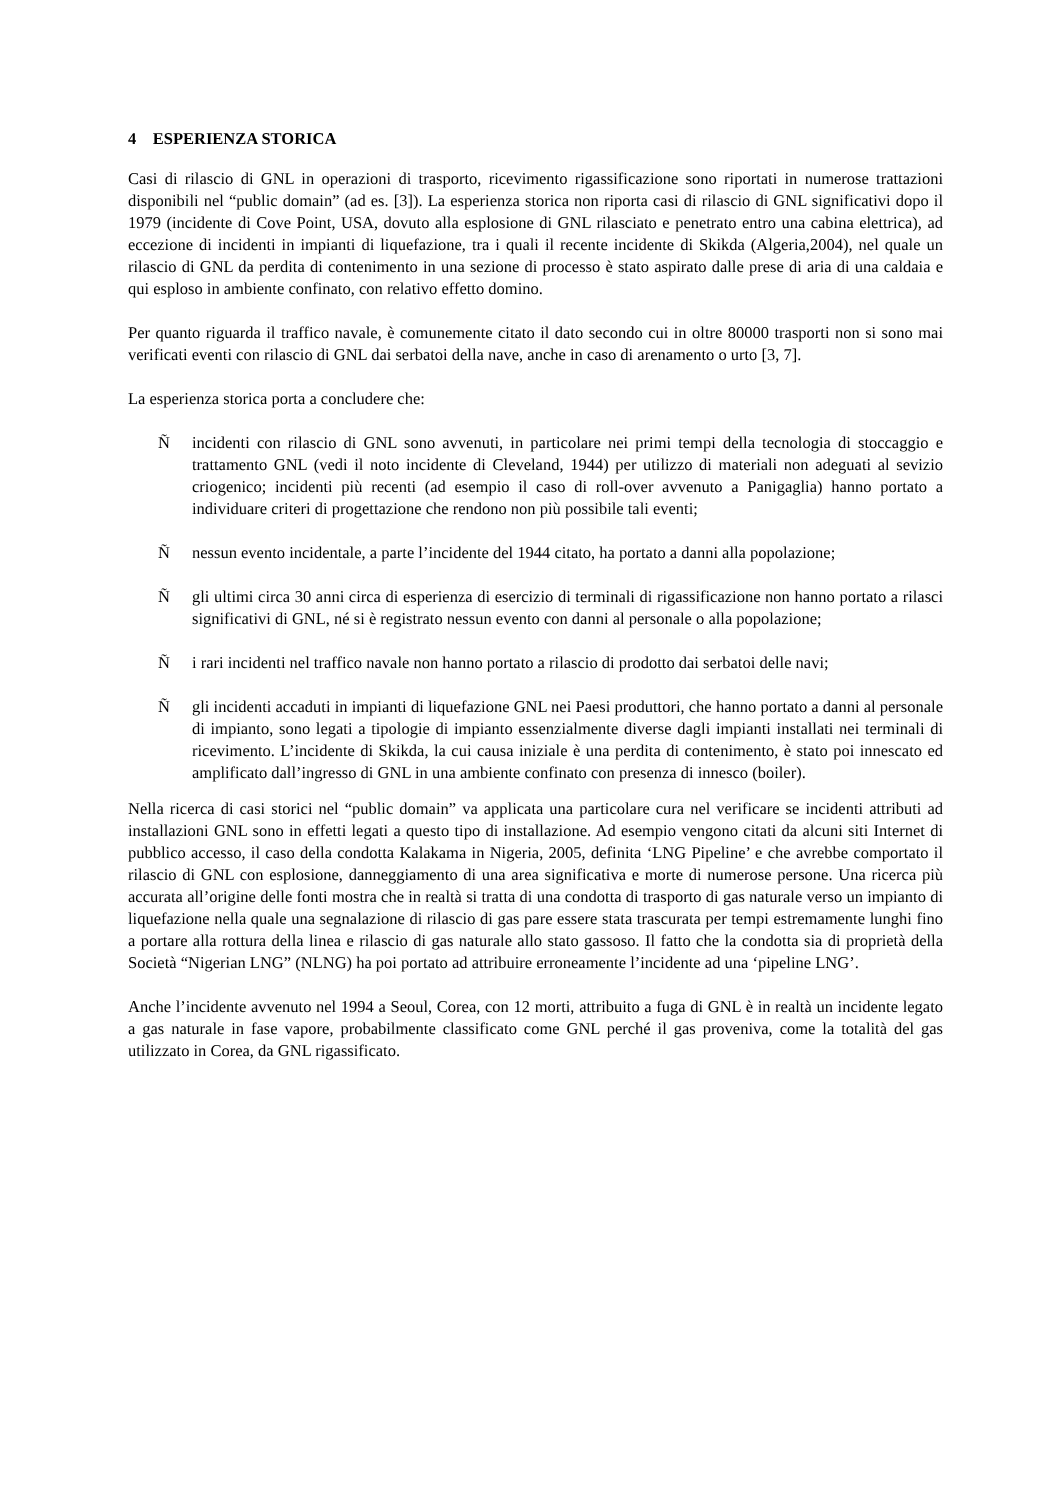4 ESPERIENZA STORICA
Casi di rilascio di GNL in operazioni di trasporto, ricevimento rigassificazione sono riportati in numerose trattazioni disponibili nel “public domain” (ad es. [3]). La esperienza storica non riporta casi di rilascio di GNL significativi dopo il 1979 (incidente di Cove Point, USA, dovuto alla esplosione di GNL rilasciato e penetrato entro una cabina elettrica), ad eccezione di incidenti in impianti di liquefazione, tra i quali il recente incidente di Skikda (Algeria,2004), nel quale un rilascio di GNL da perdita di contenimento in una sezione di processo è stato aspirato dalle prese di aria di una caldaia e qui esploso in ambiente confinato, con relativo effetto domino.
Per quanto riguarda il traffico navale, è comunemente citato il dato secondo cui in oltre 80000 trasporti non si sono mai verificati eventi con rilascio di GNL dai serbatoi della nave, anche in caso di arenamento o urto [3, 7].
La esperienza storica porta a concludere che:
Ñ incidenti con rilascio di GNL sono avvenuti, in particolare nei primi tempi della tecnologia di stoccaggio e trattamento GNL (vedi il noto incidente di Cleveland, 1944) per utilizzo di materiali non adeguati al sevizio criogenico; incidenti più recenti (ad esempio il caso di roll-over avvenuto a Panigaglia) hanno portato a individuare criteri di progettazione che rendono non più possibile tali eventi;
Ñ nessun evento incidentale, a parte l’incidente del 1944 citato, ha portato a danni alla popolazione;
Ñ gli ultimi circa 30 anni circa di esperienza di esercizio di terminali di rigassificazione non hanno portato a rilasci significativi di GNL, né si è registrato nessun evento con danni al personale o alla popolazione;
Ñ i rari incidenti nel traffico navale non hanno portato a rilascio di prodotto dai serbatoi delle navi;
Ñ gli incidenti accaduti in impianti di liquefazione GNL nei Paesi produttori, che hanno portato a danni al personale di impianto, sono legati a tipologie di impianto essenzialmente diverse dagli impianti installati nei terminali di ricevimento. L’incidente di Skikda, la cui causa iniziale è una perdita di contenimento, è stato poi innescato ed amplificato dall’ingresso di GNL in una ambiente confinato con presenza di innesco (boiler).
Nella ricerca di casi storici nel “public domain” va applicata una particolare cura nel verificare se incidenti attributi ad installazioni GNL sono in effetti legati a questo tipo di installazione. Ad esempio vengono citati da alcuni siti Internet di pubblico accesso, il caso della condotta Kalakama in Nigeria, 2005, definita ‘LNG Pipeline’ e che avrebbe comportato il rilascio di GNL con esplosione, danneggiamento di una area significativa e morte di numerose persone. Una ricerca più accurata all’origine delle fonti mostra che in realtà si tratta di una condotta di trasporto di gas naturale verso un impianto di liquefazione nella quale una segnalazione di rilascio di gas pare essere stata trascurata per tempi estremamente lunghi fino a portare alla rottura della linea e rilascio di gas naturale allo stato gassoso. Il fatto che la condotta sia di proprietà della Società “Nigerian LNG” (NLNG) ha poi portato ad attribuire erroneamente l’incidente ad una ‘pipeline LNG’.
Anche l’incidente avvenuto nel 1994 a Seoul, Corea, con 12 morti, attribuito a fuga di GNL è in realtà un incidente legato a gas naturale in fase vapore, probabilmente classificato come GNL perché il gas proveniva, come la totalità del gas utilizzato in Corea, da GNL rigassificato.